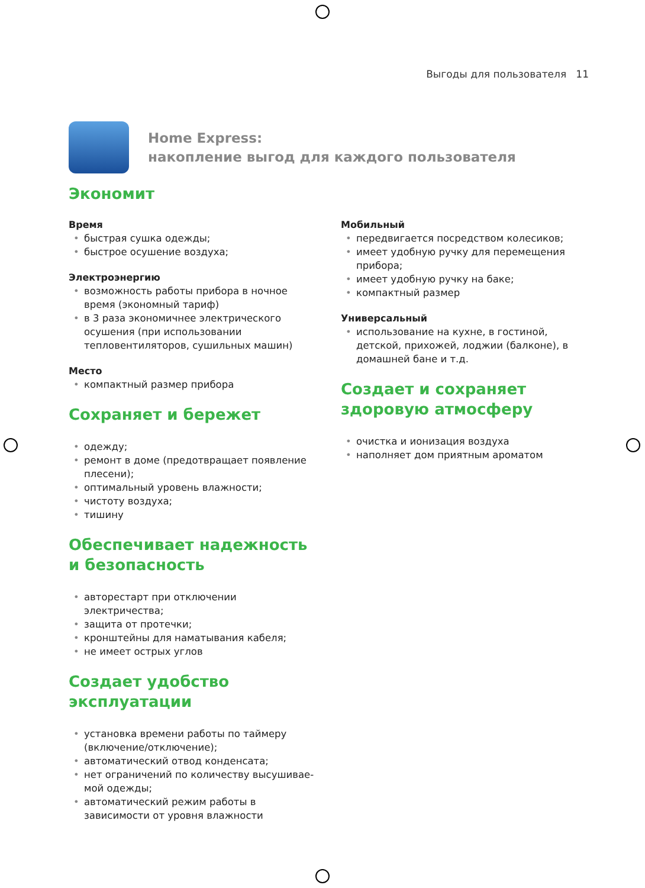Выгоды для пользователя 11
Home Express:
накопление выгод для каждого пользователя
Экономит
Время
• быстрая сушка одежды;
• быстрое осушение воздуха;
Электроэнергию
• возможность работы прибора в ночное время (экономный тариф)
• в 3 раза экономичнее электрического осуше­ния (при использовании тепловентиляторов, сушильных машин)
Место
• компактный размер прибора
Сохраняет и бережет
• одежду;
• ремонт в доме (предотвращает появление плесени);
• оптимальный уровень влажности;
• чистоту воздуха;
• тишину
Обеспечивает надежность
и безопасность
• авторестарт при отключении электричества;
• защита от протечки;
• кронштейны для наматывания кабеля;
• не имеет острых углов
Создает удобство
эксплуатации
• установка времени работы по таймеру (вклю­чение/отключение);
• автоматический отвод конденсата;
• нет ограничений по количеству высушивае­мой одежды;
• автоматический режим работы в зависимости от уровня влажности
Мобильный
• передвигается посредством колесиков;
• имеет удобную ручку для перемещения при­бора;
• имеет удобную ручку на баке;
• компактный размер
Универсальный
• использование на кухне, в гостиной, детской, прихожей, лоджии (балконе), в домашней бане и т.д.
Создает и сохраняет
здоровую атмосферу
• очистка и ионизация воздуха
• наполняет дом приятным ароматом